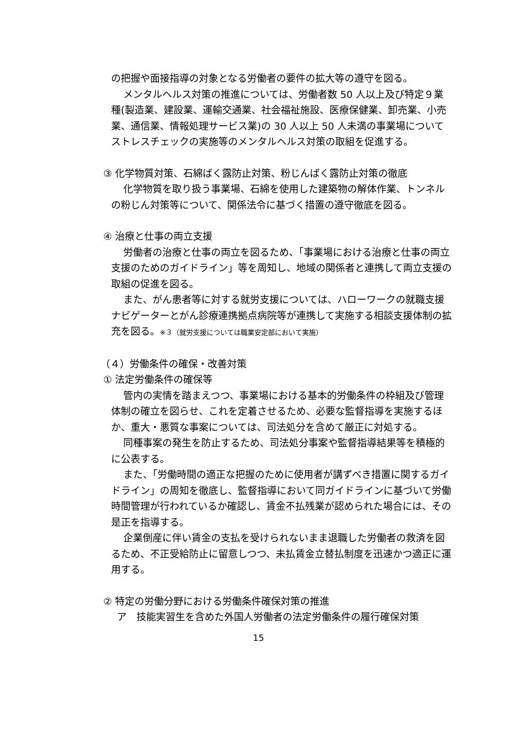の把握や面接指導の対象となる労働者の要件の拡大等の遵守を図る。
メンタルヘルス対策の推進については、労働者数 50 人以上及び特定９業種(製造業、建設業、運輸交通業、社会福祉施設、医療保健業、卸売業、小売業、通信業、情報処理サービス業)の 30 人以上 50 人未満の事業場についてストレスチェックの実施等のメンタルヘルス対策の取組を促進する。
③ 化学物質対策、石綿ばく露防止対策、粉じんばく露防止対策の徹底
化学物質を取り扱う事業場、石綿を使用した建築物の解体作業、トンネルの粉じん対策等について、関係法令に基づく措置の遵守徹底を図る。
④ 治療と仕事の両立支援
労働者の治療と仕事の両立を図るため、「事業場における治療と仕事の両立支援のためのガイドライン」等を周知し、地域の関係者と連携して両立支援の取組の促進を図る。
また、がん患者等に対する就労支援については、ハローワークの就職支援ナビゲーターとがん診療連携拠点病院等が連携して実施する相談支援体制の拡充を図る。※３（就労支援については職業安定部において実施）
（４）労働条件の確保・改善対策
① 法定労働条件の確保等
管内の実情を踏まえつつ、事業場における基本的労働条件の枠組及び管理体制の確立を図らせ、これを定着させるため、必要な監督指導を実施するほか、重大・悪質な事案については、司法処分を含めて厳正に対処する。
同種事案の発生を防止するため、司法処分事案や監督指導結果等を積極的に公表する。
また、「労働時間の適正な把握のために使用者が講ずべき措置に関するガイドライン」の周知を徹底し、監督指導において同ガイドラインに基づいて労働時間管理が行われているか確認し、賃金不払残業が認められた場合には、その是正を指導する。
企業倒産に伴い賃金の支払を受けられないまま退職した労働者の救済を図るため、不正受給防止に留意しつつ、未払賃金立替払制度を迅速かつ適正に運用する。
② 特定の労働分野における労働条件確保対策の推進
ア　技能実習生を含めた外国人労働者の法定労働条件の履行確保対策
15